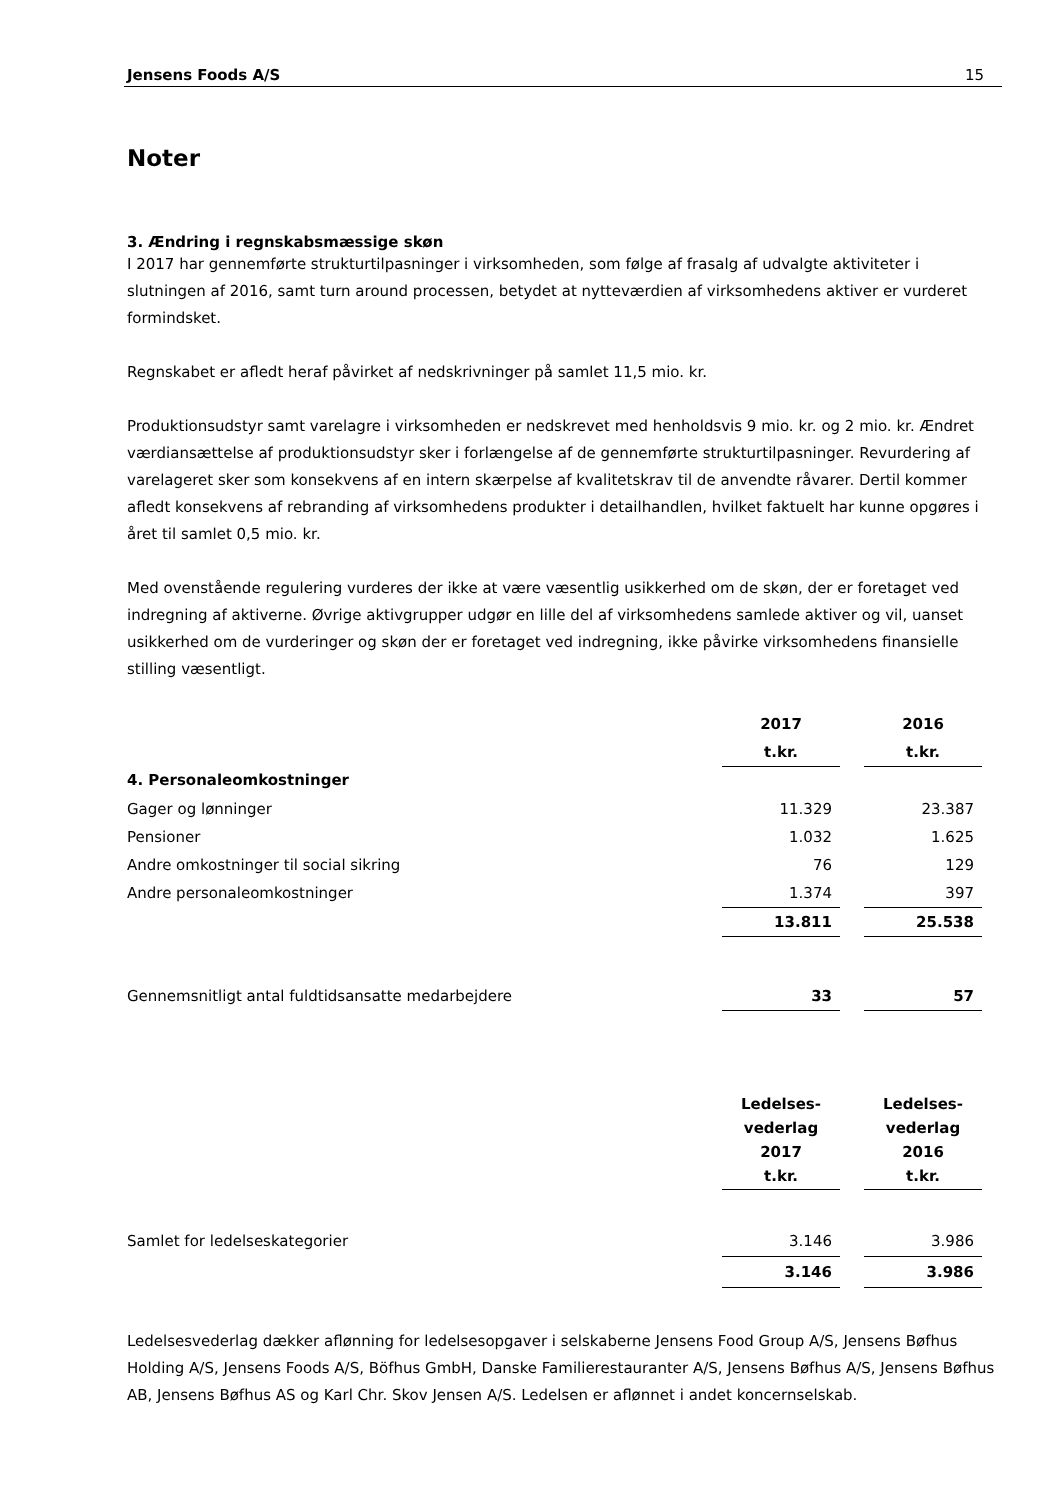Jensens Foods A/S 15
Noter
3. Ændring i regnskabsmæssige skøn
I 2017 har gennemførte strukturtilpasninger i virksomheden, som følge af frasalg af udvalgte aktiviteter i slutningen af 2016, samt turn around processen, betydet at nytteværdien af virksomhedens aktiver er vurderet formindsket.
Regnskabet er afledt heraf påvirket af nedskrivninger på samlet 11,5 mio. kr.
Produktionsudstyr samt varelagre i virksomheden er nedskrevet med henholdsvis 9 mio. kr. og 2 mio. kr. Ændret værdiansættelse af produktionsudstyr sker i forlængelse af de gennemførte strukturtilpasninger. Revurdering af varelageret sker som konsekvens af en intern skærpelse af kvalitetskrav til de anvendte råvarer. Dertil kommer afledt konsekvens af rebranding af virksomhedens produkter i detailhandlen, hvilket faktuelt har kunne opgøres i året til samlet 0,5 mio. kr.
Med ovenstående regulering vurderes der ikke at være væsentlig usikkerhed om de skøn, der er foretaget ved indregning af aktiverne. Øvrige aktivgrupper udgør en lille del af virksomhedens samlede aktiver og vil, uanset usikkerhed om de vurderinger og skøn der er foretaget ved indregning, ikke påvirke virksomhedens finansielle stilling væsentligt.
| | 2017 | | 2016 |
| | t.kr. | | t.kr. |
| 4. Personaleomkostninger | | | |
| Gager og lønninger | 11.329 | | 23.387 |
| Pensioner | 1.032 | | 1.625 |
| Andre omkostninger til social sikring | 76 | | 129 |
| Andre personaleomkostninger | 1.374 | | 397 |
| | 13.811 | | 25.538 |
| Gennemsnitligt antal fuldtidsansatte medarbejdere | 33 | | 57 |
| | Ledelses- vederlag 2017 t.kr. | | Ledelses- vederlag 2016 t.kr. |
| Samlet for ledelseskategorier | 3.146 | | 3.986 |
| | 3.146 | | 3.986 |
Ledelsesvederlag dækker aflønning for ledelsesopgaver i selskaberne Jensens Food Group A/S, Jensens Bøfhus Holding A/S, Jensens Foods A/S, Böfhus GmbH, Danske Familierestauranter A/S, Jensens Bøfhus A/S, Jensens Bøfhus AB, Jensens Bøfhus AS og Karl Chr. Skov Jensen A/S. Ledelsen er aflønnet i andet koncernselskab.